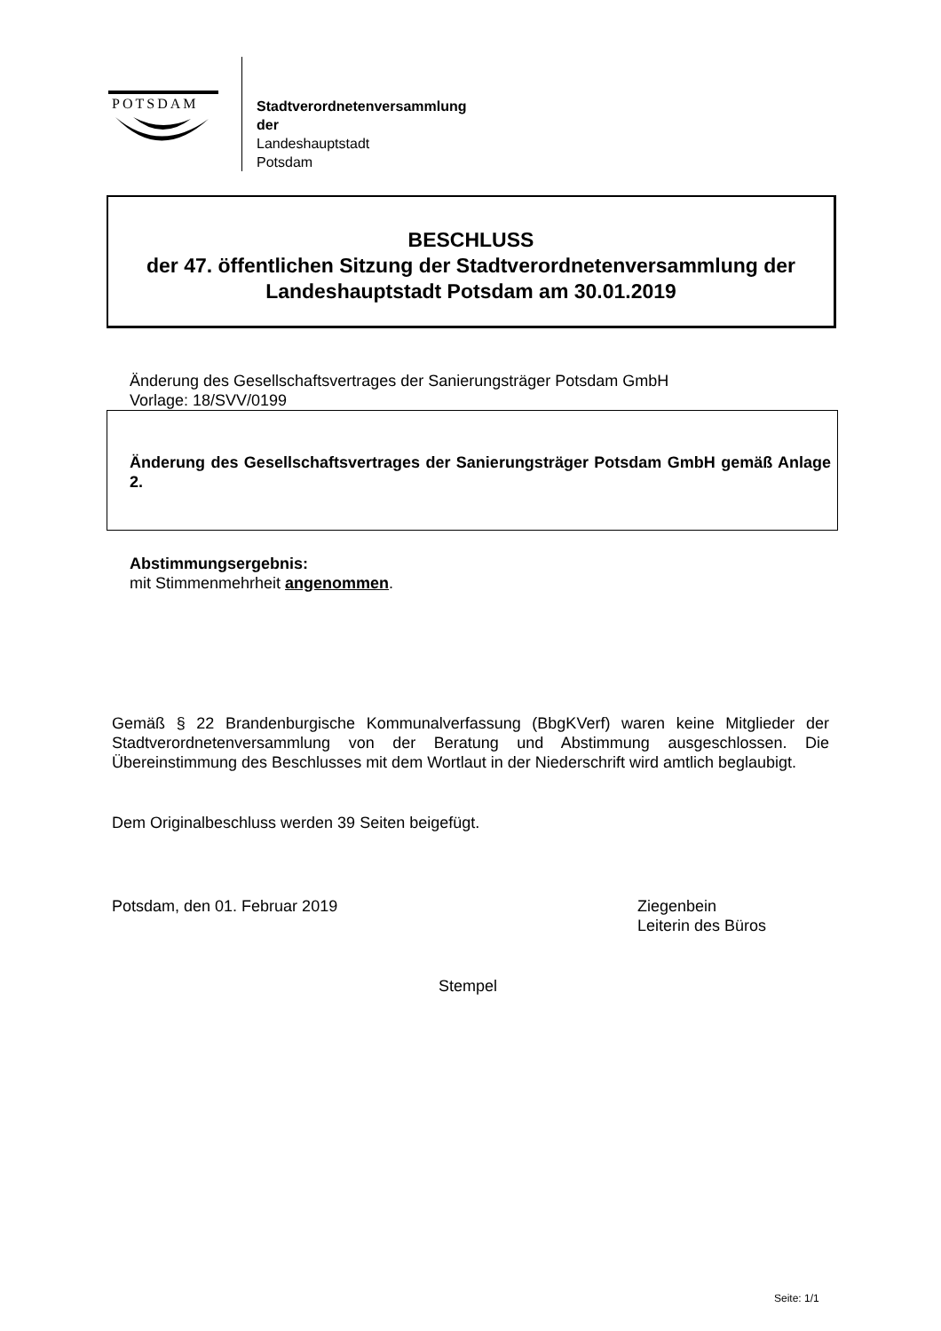POTSDAM
Stadtverordnetenversammlung
der
Landeshauptstadt
Potsdam
BESCHLUSS
der 47. öffentlichen Sitzung der Stadtverordnetenversammlung der
Landeshauptstadt Potsdam am 30.01.2019
Änderung des Gesellschaftsvertrages der Sanierungsträger Potsdam GmbH
Vorlage: 18/SVV/0199
Änderung des Gesellschaftsvertrages der Sanierungsträger Potsdam GmbH gemäß Anlage 2.
Abstimmungsergebnis:
mit Stimmenmehrheit angenommen.
Gemäß § 22 Brandenburgische Kommunalverfassung (BbgKVerf) waren keine Mitglieder der Stadtverordnetenversammlung von der Beratung und Abstimmung ausgeschlossen. Die Übereinstimmung des Beschlusses mit dem Wortlaut in der Niederschrift wird amtlich beglaubigt.
Dem Originalbeschluss werden 39 Seiten beigefügt.
Potsdam, den 01. Februar 2019
Ziegenbein
Leiterin des Büros
Stempel
Seite: 1/1